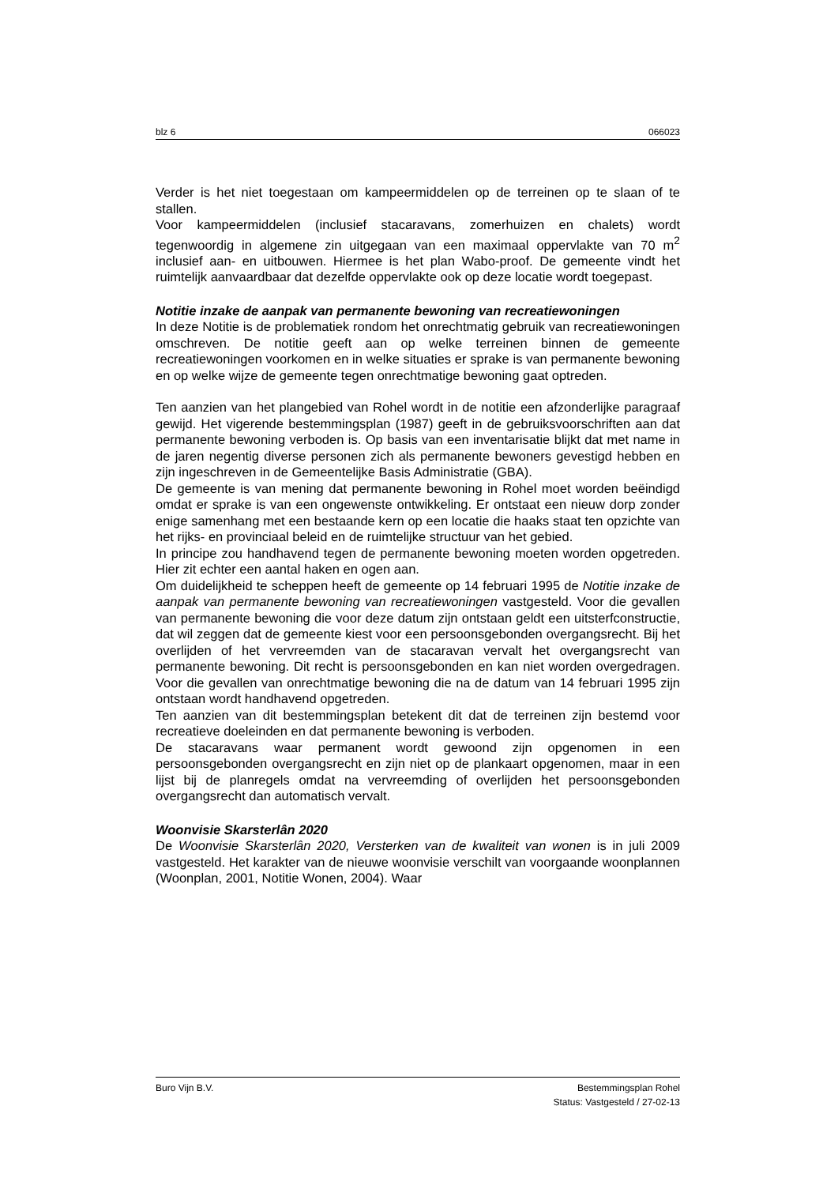blz 6 066023
Verder is het niet toegestaan om kampeermiddelen op de terreinen op te slaan of te stallen.
Voor kampeermiddelen (inclusief stacaravans, zomerhuizen en chalets) wordt tegenwoordig in algemene zin uitgegaan van een maximaal oppervlakte van 70 m<sup>2</sup> inclusief aan- en uitbouwen. Hiermee is het plan Wabo-proof. De gemeente vindt het ruimtelijk aanvaardbaar dat dezelfde oppervlakte ook op deze locatie wordt toegepast.
Notitie inzake de aanpak van permanente bewoning van recreatiewoningen
In deze Notitie is de problematiek rondom het onrechtmatig gebruik van recreatiewoningen omschreven. De notitie geeft aan op welke terreinen binnen de gemeente recreatiewoningen voorkomen en in welke situaties er sprake is van permanente bewoning en op welke wijze de gemeente tegen onrechtmatige bewoning gaat optreden.
Ten aanzien van het plangebied van Rohel wordt in de notitie een afzonderlijke paragraaf gewijd. Het vigerende bestemmingsplan (1987) geeft in de gebruiksvoorschriften aan dat permanente bewoning verboden is. Op basis van een inventarisatie blijkt dat met name in de jaren negentig diverse personen zich als permanente bewoners gevestigd hebben en zijn ingeschreven in de Gemeentelijke Basis Administratie (GBA).
De gemeente is van mening dat permanente bewoning in Rohel moet worden beëindigd omdat er sprake is van een ongewenste ontwikkeling. Er ontstaat een nieuw dorp zonder enige samenhang met een bestaande kern op een locatie die haaks staat ten opzichte van het rijks- en provinciaal beleid en de ruimtelijke structuur van het gebied.
In principe zou handhavend tegen de permanente bewoning moeten worden opgetreden. Hier zit echter een aantal haken en ogen aan.
Om duidelijkheid te scheppen heeft de gemeente op 14 februari 1995 de Notitie inzake de aanpak van permanente bewoning van recreatiewoningen vastgesteld. Voor die gevallen van permanente bewoning die voor deze datum zijn ontstaan geldt een uitsterfconstructie, dat wil zeggen dat de gemeente kiest voor een persoonsgebonden overgangsrecht. Bij het overlijden of het vervreemden van de stacaravan vervalt het overgangsrecht van permanente bewoning. Dit recht is persoonsgebonden en kan niet worden overgedragen. Voor die gevallen van onrechtmatige bewoning die na de datum van 14 februari 1995 zijn ontstaan wordt handhavend opgetreden.
Ten aanzien van dit bestemmingsplan betekent dit dat de terreinen zijn bestemd voor recreatieve doeleinden en dat permanente bewoning is verboden.
De stacaravans waar permanent wordt gewoond zijn opgenomen in een persoonsgebonden overgangsrecht en zijn niet op de plankaart opgenomen, maar in een lijst bij de planregels omdat na vervreemding of overlijden het persoonsgebonden overgangsrecht dan automatisch vervalt.
Woonvisie Skarsterlân 2020
De Woonvisie Skarsterlân 2020, Versterken van de kwaliteit van wonen is in juli 2009 vastgesteld. Het karakter van de nieuwe woonvisie verschilt van voorgaande woonplannen (Woonplan, 2001, Notitie Wonen, 2004). Waar
Buro Vijn B.V. Bestemmingsplan Rohel
Status: Vastgesteld / 27-02-13